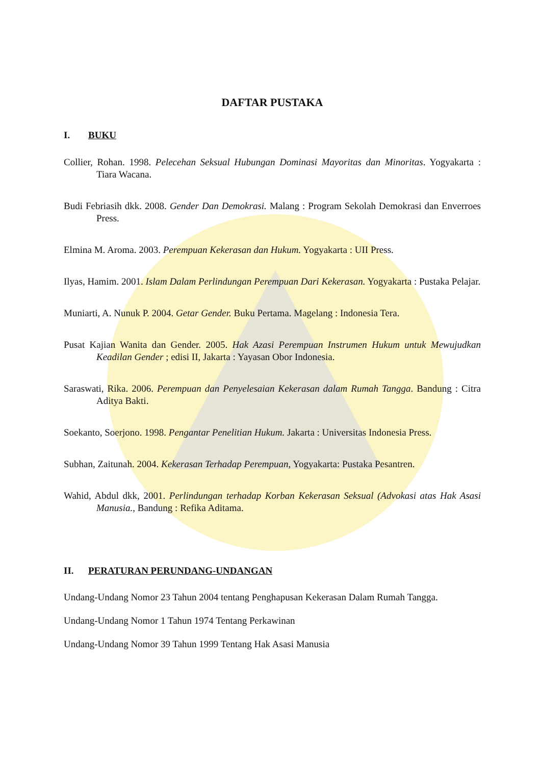DAFTAR PUSTAKA
I. BUKU
Collier, Rohan. 1998. Pelecehan Seksual Hubungan Dominasi Mayoritas dan Minoritas. Yogyakarta : Tiara Wacana.
Budi Febriasih dkk. 2008. Gender Dan Demokrasi. Malang : Program Sekolah Demokrasi dan Enverroes Press.
Elmina M. Aroma. 2003. Perempuan Kekerasan dan Hukum. Yogyakarta : UII Press.
Ilyas, Hamim. 2001. Islam Dalam Perlindungan Perempuan Dari Kekerasan. Yogyakarta : Pustaka Pelajar.
Muniarti, A. Nunuk P. 2004. Getar Gender. Buku Pertama. Magelang : Indonesia Tera.
Pusat Kajian Wanita dan Gender. 2005. Hak Azasi Perempuan Instrumen Hukum untuk Mewujudkan Keadilan Gender ; edisi II, Jakarta : Yayasan Obor Indonesia.
Saraswati, Rika. 2006. Perempuan dan Penyelesaian Kekerasan dalam Rumah Tangga. Bandung : Citra Aditya Bakti.
Soekanto, Soerjono. 1998. Pengantar Penelitian Hukum. Jakarta : Universitas Indonesia Press.
Subhan, Zaitunah. 2004. Kekerasan Terhadap Perempuan, Yogyakarta: Pustaka Pesantren.
Wahid, Abdul dkk, 2001. Perlindungan terhadap Korban Kekerasan Seksual (Advokasi atas Hak Asasi Manusia., Bandung : Refika Aditama.
II. PERATURAN PERUNDANG-UNDANGAN
Undang-Undang Nomor 23 Tahun 2004 tentang Penghapusan Kekerasan Dalam Rumah Tangga.
Undang-Undang Nomor 1 Tahun 1974 Tentang Perkawinan
Undang-Undang Nomor 39 Tahun 1999 Tentang Hak Asasi Manusia